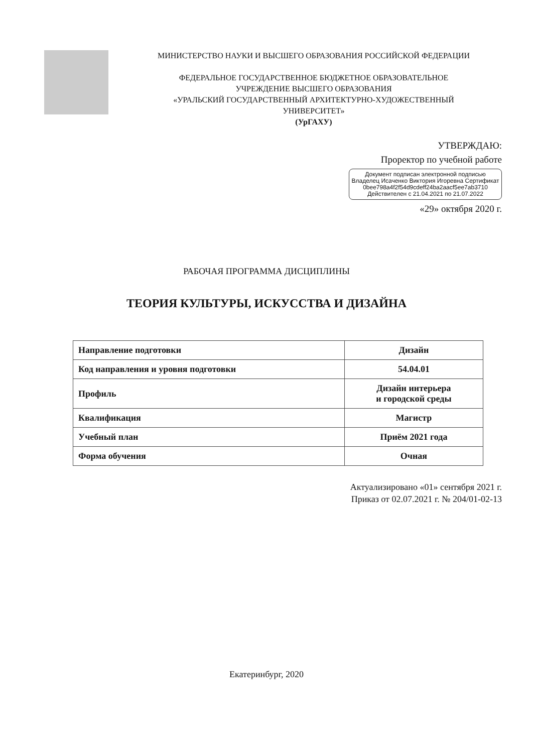МИНИСТЕРСТВО НАУКИ И ВЫСШЕГО ОБРАЗОВАНИЯ РОССИЙСКОЙ ФЕДЕРАЦИИ
ФЕДЕРАЛЬНОЕ ГОСУДАРСТВЕННОЕ БЮДЖЕТНОЕ ОБРАЗОВАТЕЛЬНОЕ
УЧРЕЖДЕНИЕ ВЫСШЕГО ОБРАЗОВАНИЯ
«УРАЛЬСКИЙ ГОСУДАРСТВЕННЫЙ АРХИТЕКТУРНО-ХУДОЖЕСТВЕННЫЙ
УНИВЕРСИТЕТ»
(УрГАХУ)
УТВЕРЖДАЮ:
Проректор по учебной работе
Документ подписан электронной подписью
Владелец Исаченко Виктория Игоревна Сертификат 0bee798a4f2f54d9cdeff24ba2aacf5ee7ab3710 Действителен с 21.04.2021 по 21.07.2022
«29» октября 2020 г.
РАБОЧАЯ ПРОГРАММА ДИСЦИПЛИНЫ
ТЕОРИЯ КУЛЬТУРЫ, ИСКУССТВА И ДИЗАЙНА
| Направление подготовки | Дизайн |
| Код направления и уровня подготовки | 54.04.01 |
| Профиль | Дизайн интерьера и городской среды |
| Квалификация | Магистр |
| Учебный план | Приём 2021 года |
| Форма обучения | Очная |
Актуализировано «01» сентября 2021 г.
Приказ от 02.07.2021 г. № 204/01-02-13
Екатеринбург, 2020